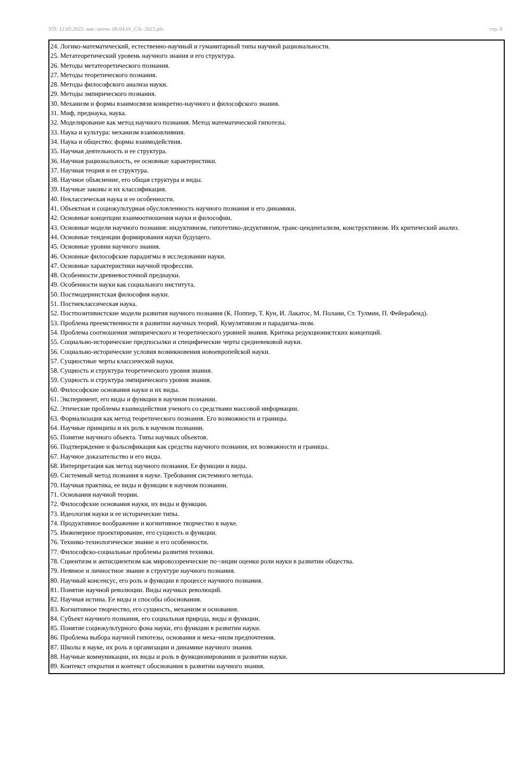УП: 12.05.2022. маг.-заочн. 08.04.01_СА- 2021.plx стр. 8
24. Логико-математический, естественно-научный и гуманитарный типы научной рациональности.
25. Метатеоретический уровень научного знания и его структура.
26. Методы метатеоретического познания.
27. Методы теоретического познания.
28. Методы философского анализа науки.
29. Методы эмпирического познания.
30. Механизм и формы взаимосвязи конкретно-научного и философского знания.
31. Миф, преднаука, наука.
32. Моделирование как метод научного познания. Метод математической гипотезы.
33. Наука и культура: механизм взаимовлияния.
34. Наука и общество: формы взаимодействия.
35. Научная деятельность и ее структура.
36. Научная рациональность, ее основные характеристики.
37. Научная теория и ее структура.
38. Научное объяснение, его общая структура и виды.
39. Научные законы и их классификация.
40. Неклассическая наука и ее особенности.
41. Объектная и социокультурная обусловленность научного познания и его динамики.
42. Основные концепции взаимоотношения науки и философии.
43. Основные модели научного познания: индуктивизм, гипотетико-дедуктивизм, транс-цендентализм, конструктивизм. Их критический анализ.
44. Основные тенденции формирования науки будущего.
45. Основные уровни научного знания.
46. Основные философские парадигмы в исследовании науки.
47. Основные характеристики научной профессии.
48. Особенности древневосточной преднауки.
49. Особенности науки как социального института.
50. Постмодернистская философия науки.
51. Постнеклассическая наука.
52. Постпозитивистские модели развития научного познания (К. Поппер, Т. Кун, И. Лакатос, М. Полани, Ст. Тулмин, П. Фейерабенд).
53. Проблема преемственности в развитии научных теорий. Кумулятивизм и парадигма-лизм.
54. Проблема соотношения эмпирического и теоретического уровней знания. Критика редукционистских концепций.
55. Социально-исторические предпосылки и специфические черты средневековой науки.
56. Социально-исторические условия возникновения новоевропейской науки.
57. Сущностные черты классической науки.
58. Сущность и структура теоретического уровня знания.
59. Сущность и структура эмпирического уровня знания.
60. Философские основания науки и их виды.
61. Эксперимент, его виды и функции в научном познании.
62. Этические проблемы взаимодействия ученого со средствами массовой информации.
63. Формализация как метод теоретического познания. Его возможности и границы.
64. Научные принципы и их роль в научном познании.
65. Понятие научного объекта. Типы научных объектов.
66. Подтверждение и фальсификация как средства научного познания, их возможности и границы.
67. Научное доказательство и его виды.
68. Интерпретация как метод научного познания. Ее функции и виды.
69. Системный метод познания в науке. Требования системного метода.
70. Научная практика, ее виды и функции в научном познании.
71. Основания научной теории.
72. Философские основания науки, их виды и функции.
73. Идеология науки и ее исторические типы.
74. Продуктивное воображение и когнитивное творчество в науке.
75. Инженерное проектирование, его сущность и функции.
76. Технико-технологическое знание и его особенности.
77. Философско-социальные проблемы развития техники.
78. Сциентизм и антисциентизм как мировоззренческие по¬зиции оценки роли науки в развитии общества.
79. Неявное и личностное знание в структуре научного познания.
80. Научный консенсус, его роль и функции в процессе научного познания.
81. Понятие научной революции. Виды научных революций.
82. Научная истина. Ее виды и способы обоснования.
83. Когнитивное творчество, его сущность, механизм и основания.
84. Субъект научного познания, его социальная природа, виды и функции.
85. Понятие социокультурного фона науки, его функции в развитии науки.
86. Проблема выбора научной гипотезы, основания и меха¬низм предпочтения.
87. Школы в науке, их роль в организации и динамике научного знания.
88. Научные коммуникации, их виды и роль в функционировании и развитии науки.
89. Контекст открытия и контекст обоснования в развитии научного знания.